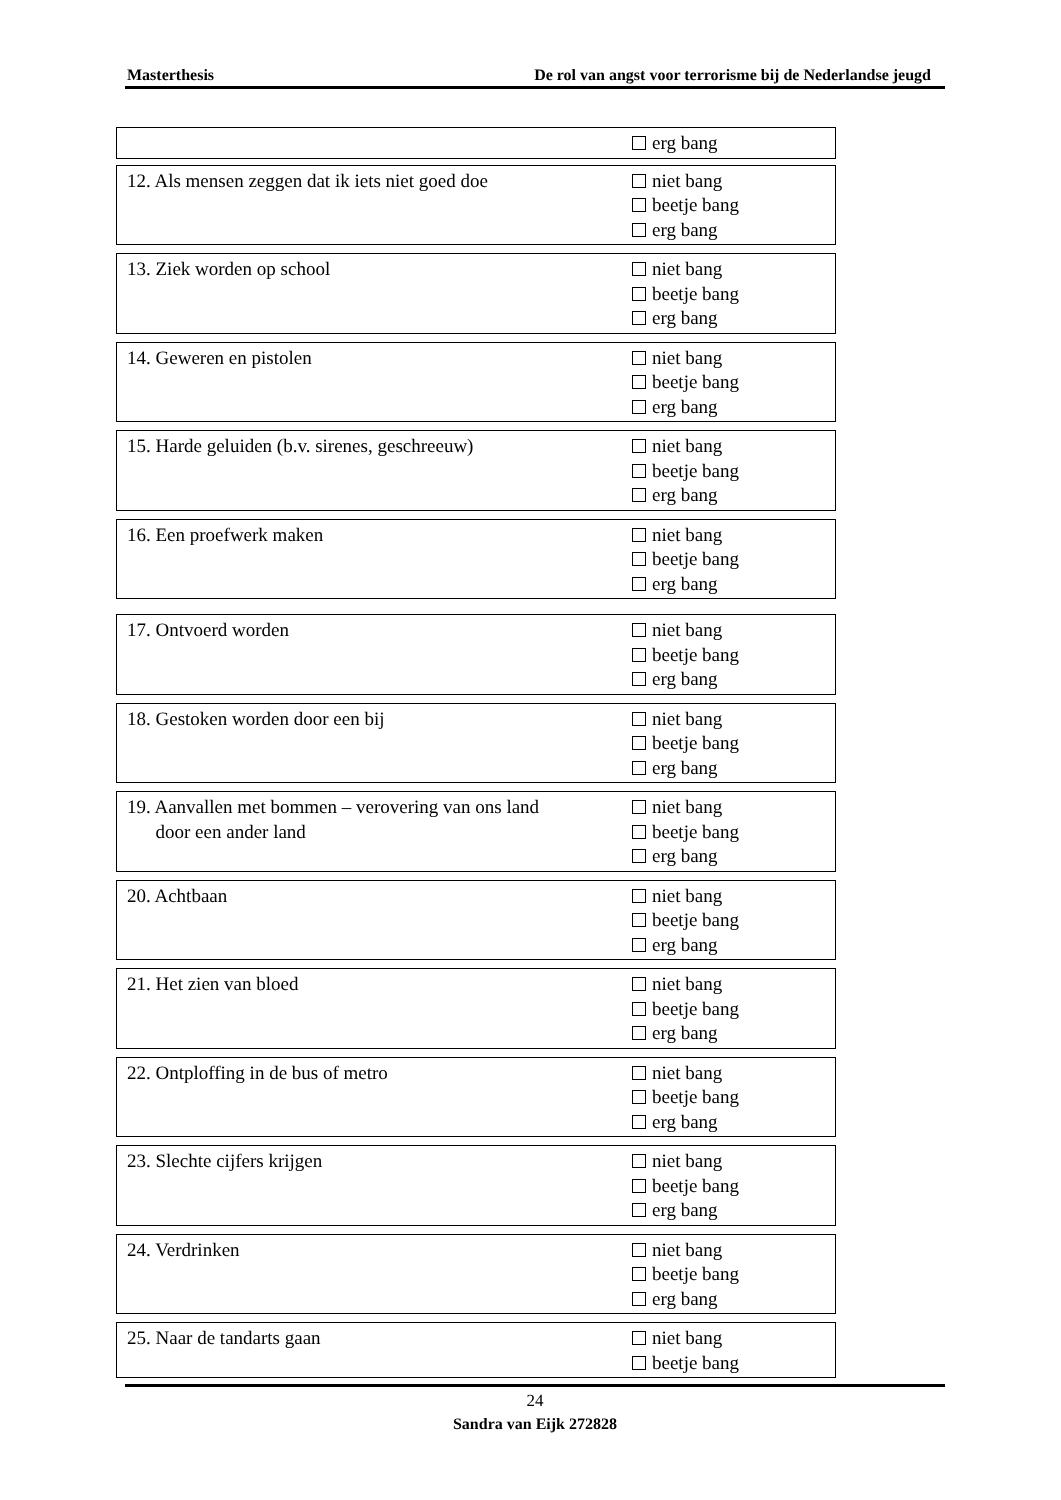Masterthesis De rol van angst voor terrorisme bij de Nederlandse jeugd
erg bang
12. Als mensen zeggen dat ik iets niet goed doe
niet bang
beetje bang
erg bang
13. Ziek worden op school niet bang
beetje bang
erg bang
14. Geweren en pistolen niet bang
beetje bang
erg bang
15. Harde geluiden (b.v. sirenes, geschreeuw)
niet bang
beetje bang
erg bang
16. Een proefwerk maken niet bang
beetje bang
erg bang
17. Ontvoerd worden niet bang
beetje bang
erg bang
18. Gestoken worden door een bij niet bang
beetje bang
erg bang
19. Aanvallen met bommen – verovering van ons land
door een ander land
niet bang
beetje bang
erg bang
20. Achtbaan niet bang
beetje bang
erg bang
21. Het zien van bloed niet bang
beetje bang
erg bang
22. Ontploffing in de bus of metro niet bang
beetje bang
erg bang
23. Slechte cijfers krijgen niet bang
beetje bang
erg bang
24. Verdrinken niet bang
beetje bang
erg bang
25. Naar de tandarts gaan niet bang
beetje bang
24
Sandra van Eijk 272828